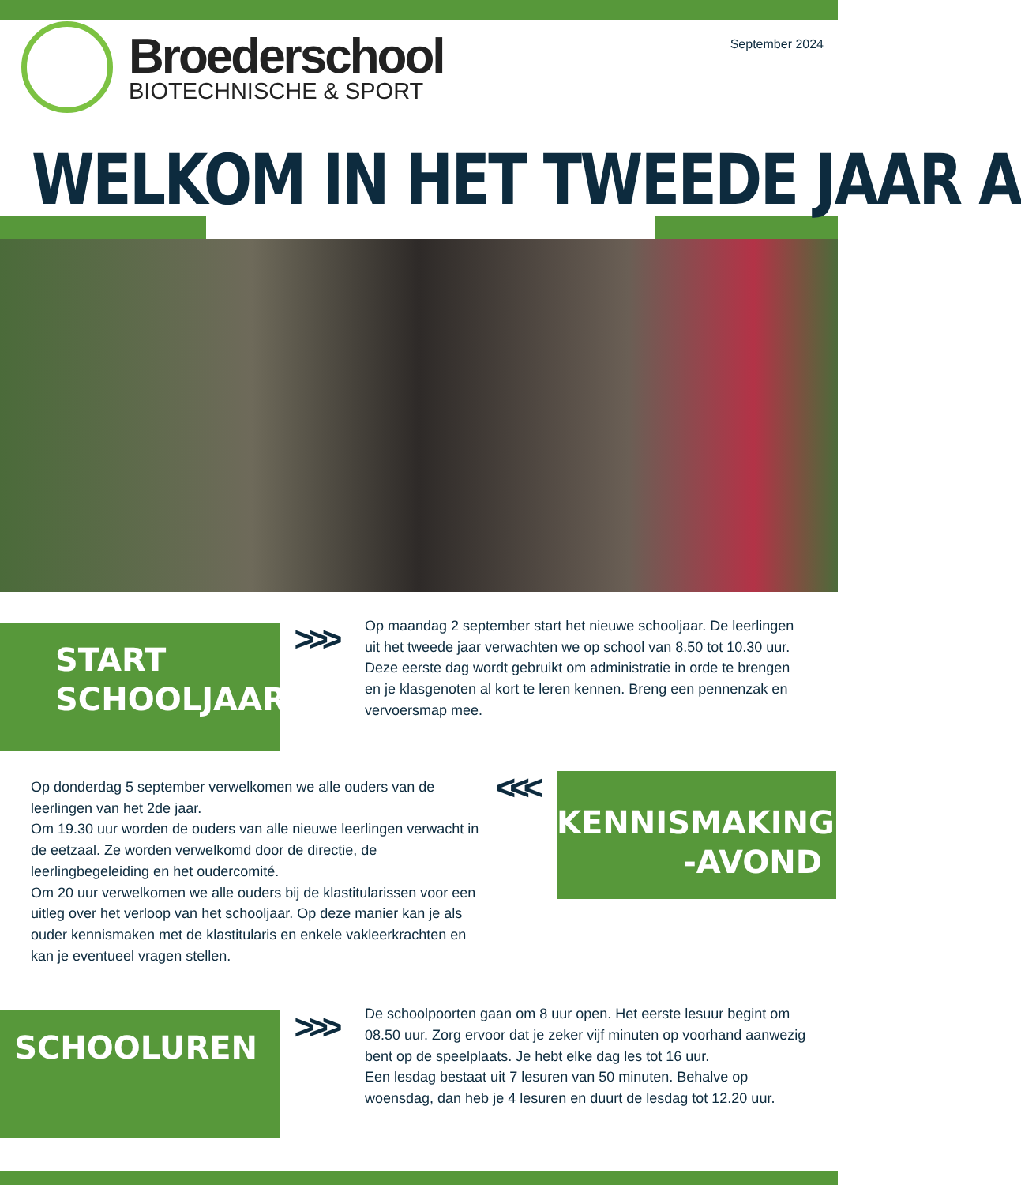Broederschool
BIOTECHNISCHE & SPORT
September 2024
WELKOM IN HET TWEEDE JAAR A
START
SCHOOLJAAR
>>>
Op maandag 2 september start het nieuwe schooljaar. De leerlingen uit het tweede jaar verwachten we op school van 8.50 tot 10.30 uur.
Deze eerste dag wordt gebruikt om administratie in orde te brengen en je klasgenoten al kort te leren kennen. Breng een pennenzak en vervoersmap mee.
Op donderdag 5 september verwelkomen we alle ouders van de leerlingen van het 2de jaar.
Om 19.30 uur worden de ouders van alle nieuwe leerlingen verwacht in de eetzaal. Ze worden verwelkomd door de directie, de leerlingbegeleiding en het oudercomité.
Om 20 uur verwelkomen we alle ouders bij de klastitularissen voor een uitleg over het verloop van het schooljaar. Op deze manier kan je als ouder kennismaken met de klastitularis en enkele vakleerkrachten en kan je eventueel vragen stellen.
<<<
KENNISMAKINGS
-AVOND
SCHOOLUREN
>>>
De schoolpoorten gaan om 8 uur open. Het eerste lesuur begint om 08.50 uur. Zorg ervoor dat je zeker vijf minuten op voorhand aanwezig bent op de speelplaats. Je hebt elke dag les tot 16 uur.
Een lesdag bestaat uit 7 lesuren van 50 minuten. Behalve op woensdag, dan heb je 4 lesuren en duurt de lesdag tot 12.20 uur.